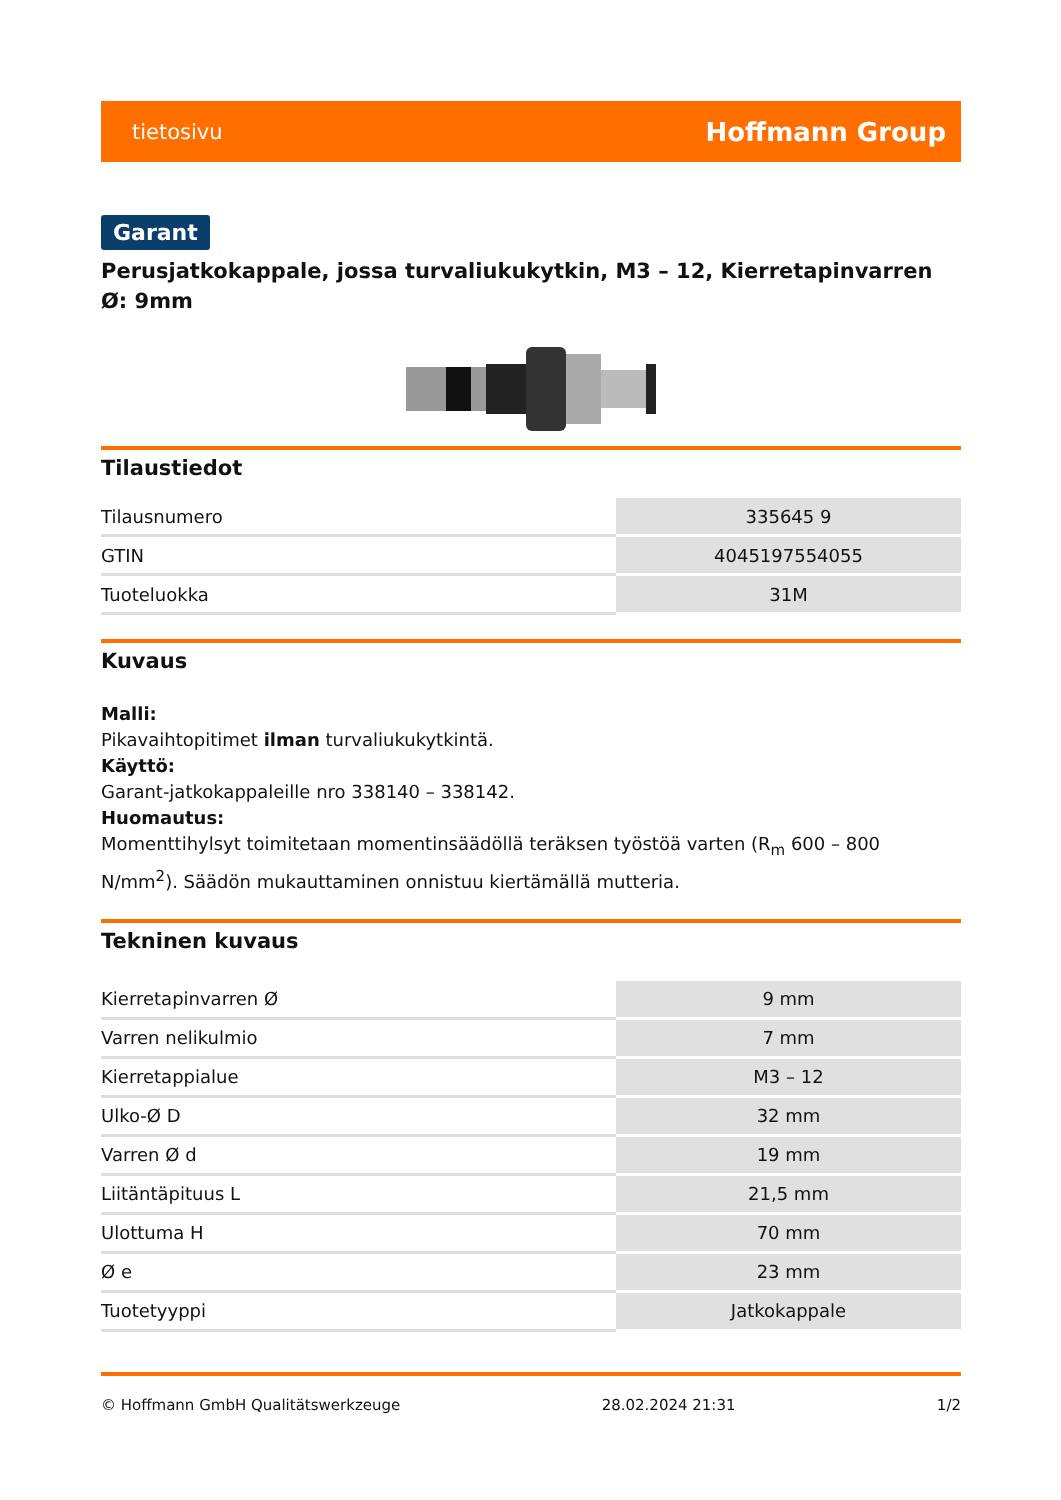tietosivu Hoffmann Group
Garant
Perusjatkokappale, jossa turvaliukukytkin, M3 – 12, Kierretapinvarren Ø: 9mm
Tilaustiedot
| Tilausnumero | 335645 9 |
| GTIN | 4045197554055 |
| Tuoteluokka | 31M |
Kuvaus
Malli:
Pikavaihtopitimet ilman turvaliukukytkintä.
Käyttö:
Garant-jatkokappaleille nro 338140 – 338142.
Huomautus:
Momenttihylsyt toimitetaan momentinsäädöllä teräksen työstöä varten (R<sub>m</sub> 600 – 800 N/mm<sup>2</sup>). Säädön mukauttaminen onnistuu kiertämällä mutteria.
Tekninen kuvaus
| Kierretapinvarren Ø | 9 mm |
| Varren nelikulmio | 7 mm |
| Kierretappialue | M3 – 12 |
| Ulko-Ø D | 32 mm |
| Varren Ø d | 19 mm |
| Liitäntäpituus L | 21,5 mm |
| Ulottuma H | 70 mm |
| Ø e | 23 mm |
| Tuotetyyppi | Jatkokappale |
© Hoffmann GmbH Qualitätswerkzeuge 28.02.2024 21:31 1/2